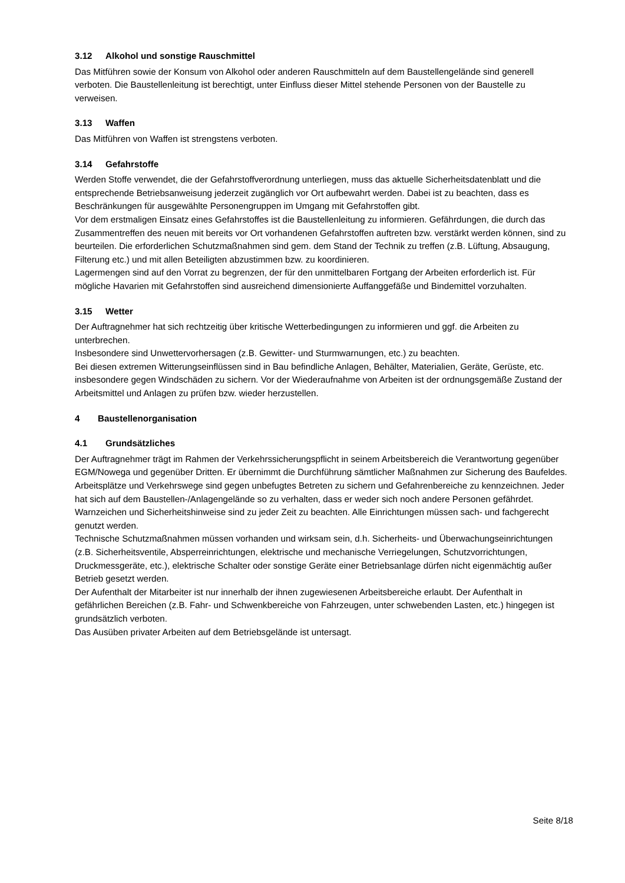3.12 Alkohol und sonstige Rauschmittel
Das Mitführen sowie der Konsum von Alkohol oder anderen Rauschmitteln auf dem Baustellengelände sind generell verboten. Die Baustellenleitung ist berechtigt, unter Einfluss dieser Mittel stehende Personen von der Baustelle zu verweisen.
3.13 Waffen
Das Mitführen von Waffen ist strengstens verboten.
3.14 Gefahrstoffe
Werden Stoffe verwendet, die der Gefahrstoffverordnung unterliegen, muss das aktuelle Sicherheitsdatenblatt und die entsprechende Betriebsanweisung jederzeit zugänglich vor Ort aufbewahrt werden. Dabei ist zu beachten, dass es Beschränkungen für ausgewählte Personengruppen im Umgang mit Gefahrstoffen gibt.
Vor dem erstmaligen Einsatz eines Gefahrstoffes ist die Baustellenleitung zu informieren. Gefährdungen, die durch das Zusammentreffen des neuen mit bereits vor Ort vorhandenen Gefahrstoffen auftreten bzw. verstärkt werden können, sind zu beurteilen. Die erforderlichen Schutzmaßnahmen sind gem. dem Stand der Technik zu treffen (z.B. Lüftung, Absaugung, Filterung etc.) und mit allen Beteiligten abzustimmen bzw. zu koordinieren.
Lagermengen sind auf den Vorrat zu begrenzen, der für den unmittelbaren Fortgang der Arbeiten erforderlich ist. Für mögliche Havarien mit Gefahrstoffen sind ausreichend dimensionierte Auffanggefäße und Bindemittel vorzuhalten.
3.15 Wetter
Der Auftragnehmer hat sich rechtzeitig über kritische Wetterbedingungen zu informieren und ggf. die Arbeiten zu unterbrechen.
Insbesondere sind Unwettervorhersagen (z.B. Gewitter- und Sturmwarnungen, etc.) zu beachten.
Bei diesen extremen Witterungseinflüssen sind in Bau befindliche Anlagen, Behälter, Materialien, Geräte, Gerüste, etc. insbesondere gegen Windschäden zu sichern. Vor der Wiederaufnahme von Arbeiten ist der ordnungsgemäße Zustand der Arbeitsmittel und Anlagen zu prüfen bzw. wieder herzustellen.
4 Baustellenorganisation
4.1 Grundsätzliches
Der Auftragnehmer trägt im Rahmen der Verkehrssicherungspflicht in seinem Arbeitsbereich die Verantwortung gegenüber EGM/Nowega und gegenüber Dritten. Er übernimmt die Durchführung sämtlicher Maßnahmen zur Sicherung des Baufeldes.
Arbeitsplätze und Verkehrswege sind gegen unbefugtes Betreten zu sichern und Gefahrenbereiche zu kennzeichnen. Jeder hat sich auf dem Baustellen-/Anlagengelände so zu verhalten, dass er weder sich noch andere Personen gefährdet. Warnzeichen und Sicherheitshinweise sind zu jeder Zeit zu beachten. Alle Einrichtungen müssen sach- und fachgerecht genutzt werden.
Technische Schutzmaßnahmen müssen vorhanden und wirksam sein, d.h. Sicherheits- und Überwachungseinrichtungen (z.B. Sicherheitsventile, Absperreinrichtungen, elektrische und mechanische Verriegelungen, Schutzvorrichtungen, Druckmessgeräte, etc.), elektrische Schalter oder sonstige Geräte einer Betriebsanlage dürfen nicht eigenmächtig außer Betrieb gesetzt werden.
Der Aufenthalt der Mitarbeiter ist nur innerhalb der ihnen zugewiesenen Arbeitsbereiche erlaubt. Der Aufenthalt in gefährlichen Bereichen (z.B. Fahr- und Schwenkbereiche von Fahrzeugen, unter schwebenden Lasten, etc.) hingegen ist grundsätzlich verboten.
Das Ausüben privater Arbeiten auf dem Betriebsgelände ist untersagt.
Seite 8/18